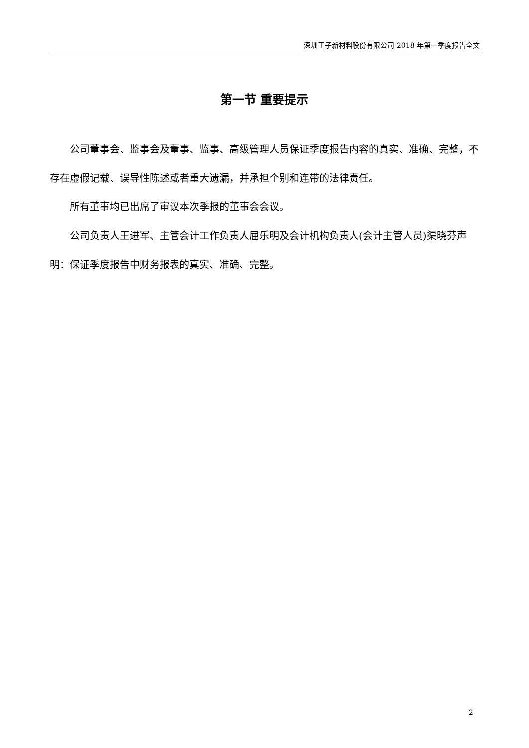深圳王子新材料股份有限公司 2018 年第一季度报告全文
第一节 重要提示
公司董事会、监事会及董事、监事、高级管理人员保证季度报告内容的真实、准确、完整，不存在虚假记载、误导性陈述或者重大遗漏，并承担个别和连带的法律责任。
所有董事均已出席了审议本次季报的董事会会议。
公司负责人王进军、主管会计工作负责人屈乐明及会计机构负责人(会计主管人员)渠晓芬声明：保证季度报告中财务报表的真实、准确、完整。
2